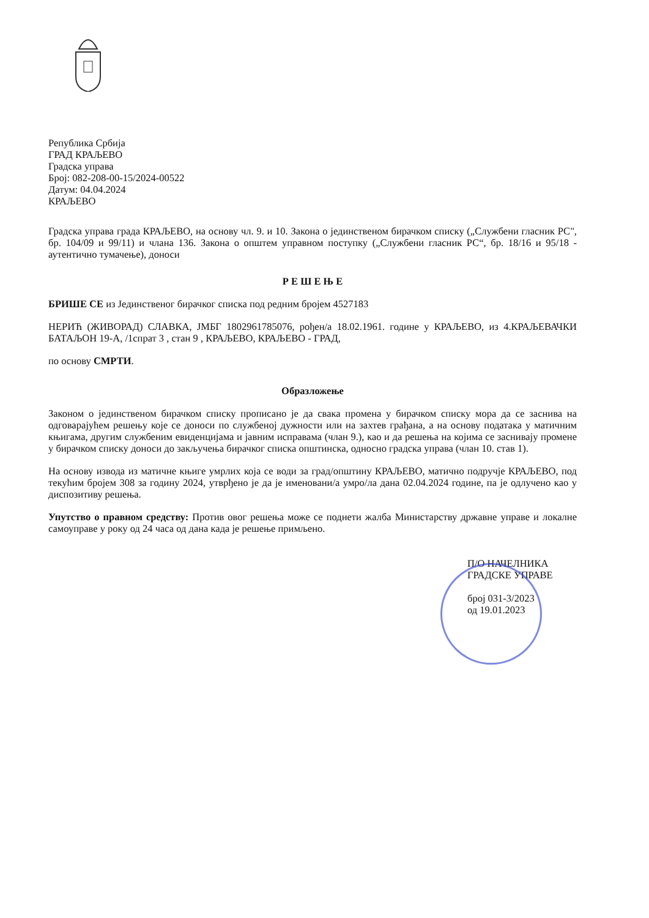Република Србија
ГРАД КРАЉЕВО
Градска управа
Број: 082-208-00-15/2024-00522
Датум: 04.04.2024
КРАЉЕВО
Градска управа града КРАЉЕВО, на основу чл. 9. и 10. Закона о јединственом бирачком списку („Службени гласник РС", бр. 104/09 и 99/11) и члана 136. Закона о општем управном поступку („Службени гласник РС“, бр. 18/16 и 95/18 - аутентично тумачење), доноси
Р Е Ш Е Њ Е
БРИШЕ СЕ из Јединственог бирачког списка под редним бројем 4527183
НЕРИЋ (ЖИВОРАД) СЛАВКА, ЈМБГ 1802961785076, рођен/а 18.02.1961. године у КРАЉЕВО, из 4.КРАЉЕВАЧКИ БАТАЉОН 19-А, /1спрат 3 , стан 9 , КРАЉЕВО, КРАЉЕВО - ГРАД,
по основу СМРТИ.
Образложење
Законом о јединственом бирачком списку прописано је да свака промена у бирачком списку мора да се заснива на одговарајућем решењу које се доноси по службеној дужности или на захтев грађана, а на основу података у матичним књигама, другим службеним евиденцијама и јавним исправама (члан 9.), као и да решења на којима се заснивају промене у бирачком списку доноси до закључења бирачког списка општинска, односно градска управа (члан 10. став 1).
На основу извода из матичне књиге умрлих која се води за град/општину КРАЉЕВО, матично подручје КРАЉЕВО, под текућим бројем 308 за годину 2024, утврђено је да је именовани/а умро/ла дана 02.04.2024 године, па је одлучено као у диспозитиву решења.
Упутство о правном средству: Против овог решења може се поднети жалба Министарству државне управе и локалне самоуправе у року од 24 часа од дана када је решење примљено.
П/О НАЧЕЛНИКА
ГРАДСКЕ УПРАВЕ
број 031-3/2023
од 19.01.2023